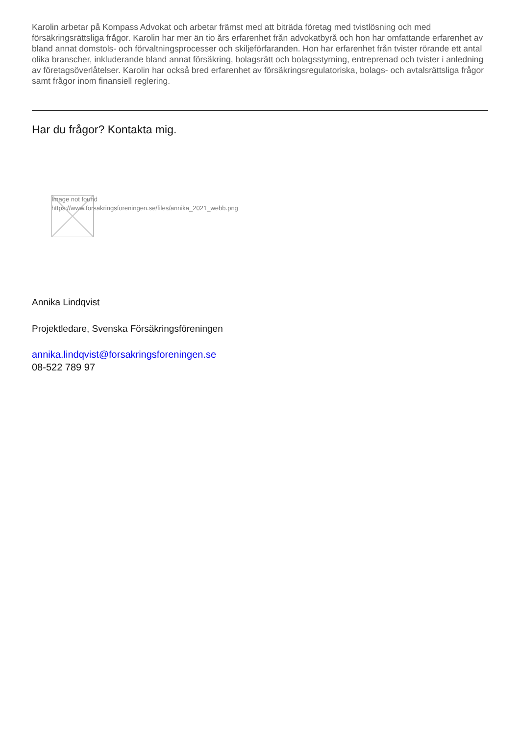Karolin arbetar på Kompass Advokat och arbetar främst med att biträda företag med tvistlösning och med försäkringsrättsliga frågor. Karolin har mer än tio års erfarenhet från advokatbyrå och hon har omfattande erfarenhet av bland annat domstols- och förvaltningsprocesser och skiljeförfaranden. Hon har erfarenhet från tvister rörande ett antal olika branscher, inkluderande bland annat försäkring, bolagsrätt och bolagsstyrning, entreprenad och tvister i anledning av företagsöverlåtelser. Karolin har också bred erfarenhet av försäkringsregulatoriska, bolags- och avtalsrättsliga frågor samt frågor inom finansiell reglering.
Har du frågor? Kontakta mig.
Image not found
https://www.forsakringsforeningen.se/files/annika_2021_webb.png
Annika Lindqvist
Projektledare, Svenska Försäkringsföreningen
annika.lindqvist@forsakringsforeningen.se
08-522 789 97